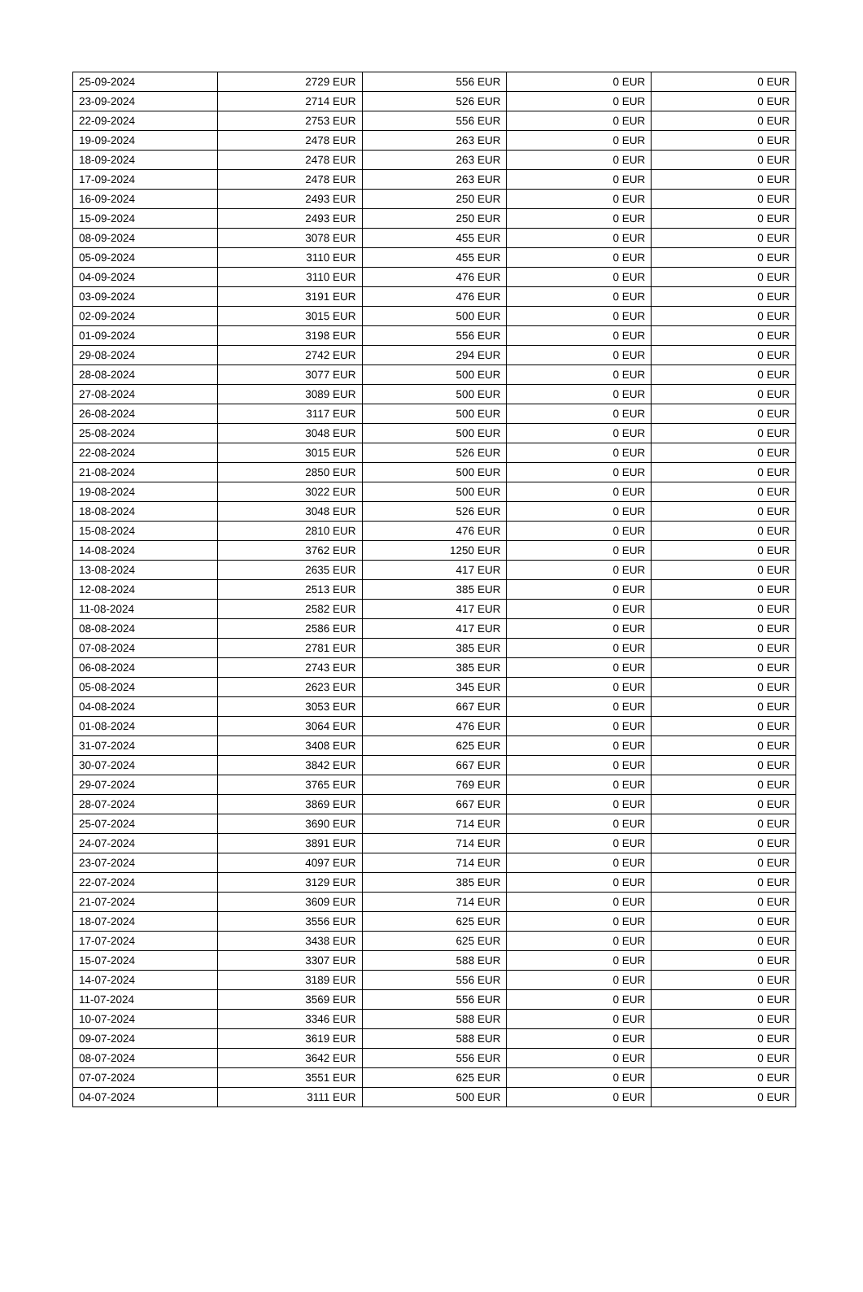| 25-09-2024 | 2729 EUR | 556 EUR | 0 EUR | 0 EUR |
| 23-09-2024 | 2714 EUR | 526 EUR | 0 EUR | 0 EUR |
| 22-09-2024 | 2753 EUR | 556 EUR | 0 EUR | 0 EUR |
| 19-09-2024 | 2478 EUR | 263 EUR | 0 EUR | 0 EUR |
| 18-09-2024 | 2478 EUR | 263 EUR | 0 EUR | 0 EUR |
| 17-09-2024 | 2478 EUR | 263 EUR | 0 EUR | 0 EUR |
| 16-09-2024 | 2493 EUR | 250 EUR | 0 EUR | 0 EUR |
| 15-09-2024 | 2493 EUR | 250 EUR | 0 EUR | 0 EUR |
| 08-09-2024 | 3078 EUR | 455 EUR | 0 EUR | 0 EUR |
| 05-09-2024 | 3110 EUR | 455 EUR | 0 EUR | 0 EUR |
| 04-09-2024 | 3110 EUR | 476 EUR | 0 EUR | 0 EUR |
| 03-09-2024 | 3191 EUR | 476 EUR | 0 EUR | 0 EUR |
| 02-09-2024 | 3015 EUR | 500 EUR | 0 EUR | 0 EUR |
| 01-09-2024 | 3198 EUR | 556 EUR | 0 EUR | 0 EUR |
| 29-08-2024 | 2742 EUR | 294 EUR | 0 EUR | 0 EUR |
| 28-08-2024 | 3077 EUR | 500 EUR | 0 EUR | 0 EUR |
| 27-08-2024 | 3089 EUR | 500 EUR | 0 EUR | 0 EUR |
| 26-08-2024 | 3117 EUR | 500 EUR | 0 EUR | 0 EUR |
| 25-08-2024 | 3048 EUR | 500 EUR | 0 EUR | 0 EUR |
| 22-08-2024 | 3015 EUR | 526 EUR | 0 EUR | 0 EUR |
| 21-08-2024 | 2850 EUR | 500 EUR | 0 EUR | 0 EUR |
| 19-08-2024 | 3022 EUR | 500 EUR | 0 EUR | 0 EUR |
| 18-08-2024 | 3048 EUR | 526 EUR | 0 EUR | 0 EUR |
| 15-08-2024 | 2810 EUR | 476 EUR | 0 EUR | 0 EUR |
| 14-08-2024 | 3762 EUR | 1250 EUR | 0 EUR | 0 EUR |
| 13-08-2024 | 2635 EUR | 417 EUR | 0 EUR | 0 EUR |
| 12-08-2024 | 2513 EUR | 385 EUR | 0 EUR | 0 EUR |
| 11-08-2024 | 2582 EUR | 417 EUR | 0 EUR | 0 EUR |
| 08-08-2024 | 2586 EUR | 417 EUR | 0 EUR | 0 EUR |
| 07-08-2024 | 2781 EUR | 385 EUR | 0 EUR | 0 EUR |
| 06-08-2024 | 2743 EUR | 385 EUR | 0 EUR | 0 EUR |
| 05-08-2024 | 2623 EUR | 345 EUR | 0 EUR | 0 EUR |
| 04-08-2024 | 3053 EUR | 667 EUR | 0 EUR | 0 EUR |
| 01-08-2024 | 3064 EUR | 476 EUR | 0 EUR | 0 EUR |
| 31-07-2024 | 3408 EUR | 625 EUR | 0 EUR | 0 EUR |
| 30-07-2024 | 3842 EUR | 667 EUR | 0 EUR | 0 EUR |
| 29-07-2024 | 3765 EUR | 769 EUR | 0 EUR | 0 EUR |
| 28-07-2024 | 3869 EUR | 667 EUR | 0 EUR | 0 EUR |
| 25-07-2024 | 3690 EUR | 714 EUR | 0 EUR | 0 EUR |
| 24-07-2024 | 3891 EUR | 714 EUR | 0 EUR | 0 EUR |
| 23-07-2024 | 4097 EUR | 714 EUR | 0 EUR | 0 EUR |
| 22-07-2024 | 3129 EUR | 385 EUR | 0 EUR | 0 EUR |
| 21-07-2024 | 3609 EUR | 714 EUR | 0 EUR | 0 EUR |
| 18-07-2024 | 3556 EUR | 625 EUR | 0 EUR | 0 EUR |
| 17-07-2024 | 3438 EUR | 625 EUR | 0 EUR | 0 EUR |
| 15-07-2024 | 3307 EUR | 588 EUR | 0 EUR | 0 EUR |
| 14-07-2024 | 3189 EUR | 556 EUR | 0 EUR | 0 EUR |
| 11-07-2024 | 3569 EUR | 556 EUR | 0 EUR | 0 EUR |
| 10-07-2024 | 3346 EUR | 588 EUR | 0 EUR | 0 EUR |
| 09-07-2024 | 3619 EUR | 588 EUR | 0 EUR | 0 EUR |
| 08-07-2024 | 3642 EUR | 556 EUR | 0 EUR | 0 EUR |
| 07-07-2024 | 3551 EUR | 625 EUR | 0 EUR | 0 EUR |
| 04-07-2024 | 3111 EUR | 500 EUR | 0 EUR | 0 EUR |